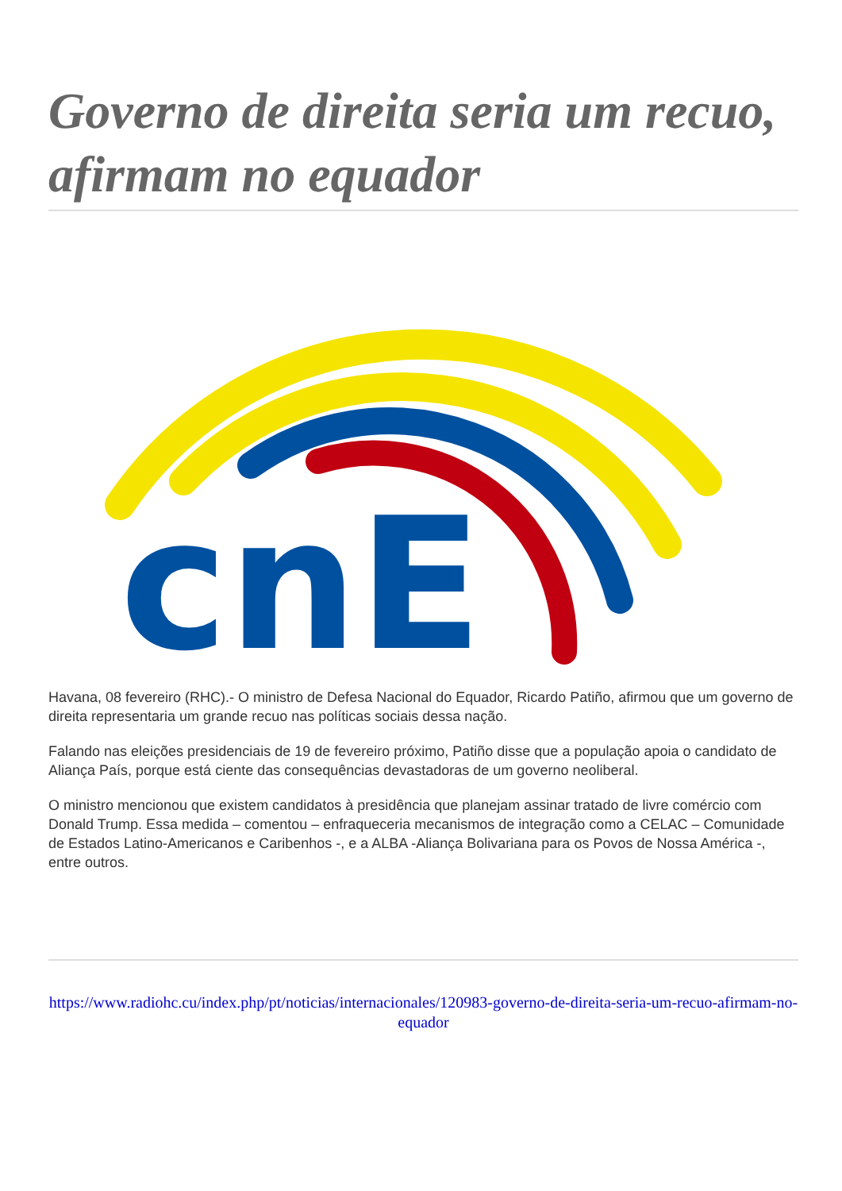Governo de direita seria um recuo, afirmam no equador
cnE
Havana, 08 fevereiro (RHC).- O ministro de Defesa Nacional do Equador, Ricardo Patiño, afirmou que um governo de direita representaria um grande recuo nas políticas sociais dessa nação.
Falando nas eleições presidenciais de 19 de fevereiro próximo, Patiño disse que a população apoia o candidato de Aliança País, porque está ciente das consequências devastadoras de um governo neoliberal.
O ministro mencionou que existem candidatos à presidência que planejam assinar tratado de livre comércio com Donald Trump. Essa medida – comentou – enfraqueceria mecanismos de integração como a CELAC – Comunidade de Estados Latino-Americanos e Caribenhos -, e a ALBA -Aliança Bolivariana para os Povos de Nossa América -, entre outros.
https://www.radiohc.cu/index.php/pt/noticias/internacionales/120983-governo-de-direita-seria-um-recuo-afirmam-no-equador